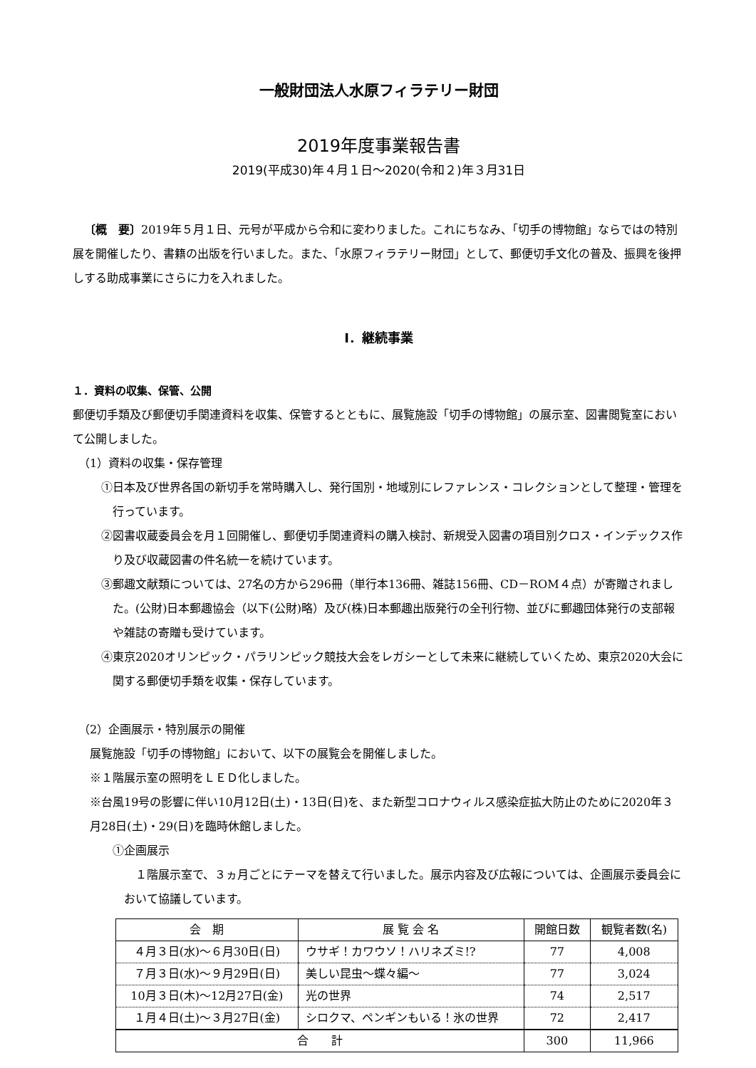一般財団法人水原フィラテリー財団
2019年度事業報告書
2019(平成30)年４月１日～2020(令和２)年３月31日
〔概　要〕2019年５月１日、元号が平成から令和に変わりました。これにちなみ、「切手の博物館」ならではの特別展を開催したり、書籍の出版を行いました。また、「水原フィラテリー財団」として、郵便切手文化の普及、振興を後押しする助成事業にさらに力を入れました。
Ⅰ．継続事業
１．資料の収集、保管、公開
郵便切手類及び郵便切手関連資料を収集、保管するとともに、展覧施設「切手の博物館」の展示室、図書閲覧室において公開しました。
（1）資料の収集・保存管理
①日本及び世界各国の新切手を常時購入し、発行国別・地域別にレファレンス・コレクションとして整理・管理を行っています。
②図書収蔵委員会を月１回開催し、郵便切手関連資料の購入検討、新規受入図書の項目別クロス・インデックス作り及び収蔵図書の件名統一を続けています。
③郵趣文献類については、27名の方から296冊（単行本136冊、雑誌156冊、CD－ROM４点）が寄贈されました。(公財)日本郵趣協会（以下(公財)略）及び(株)日本郵趣出版発行の全刊行物、並びに郵趣団体発行の支部報や雑誌の寄贈も受けています。
④東京2020オリンピック・パラリンピック競技大会をレガシーとして未来に継続していくため、東京2020大会に関する郵便切手類を収集・保存しています。
（2）企画展示・特別展示の開催
展覧施設「切手の博物館」において、以下の展覧会を開催しました。
※１階展示室の照明をＬＥＤ化しました。
※台風19号の影響に伴い10月12日(土)・13日(日)を、また新型コロナウィルス感染症拡大防止のために2020年３月28日(土)・29(日)を臨時休館しました。
①企画展示
１階展示室で、３ヵ月ごとにテーマを替えて行いました。展示内容及び広報については、企画展示委員会において協議しています。
| 会 期 | 展 覧 会 名 | 開館日数 | 観覧者数(名) |
| --- | --- | --- | --- |
| ４月３日(水)～６月30日(日) | ウサギ！カワウソ！ハリネズミ!? | 77 | 4,008 |
| ７月３日(水)～９月29日(日) | 美しい昆虫～蝶々編～ | 77 | 3,024 |
| 10月３日(木)～12月27日(金) | 光の世界 | 74 | 2,517 |
| １月４日(土)～３月27日(金) | シロクマ、ペンギンもいる！氷の世界 | 72 | 2,417 |
| 合 計 | | 300 | 11,966 |